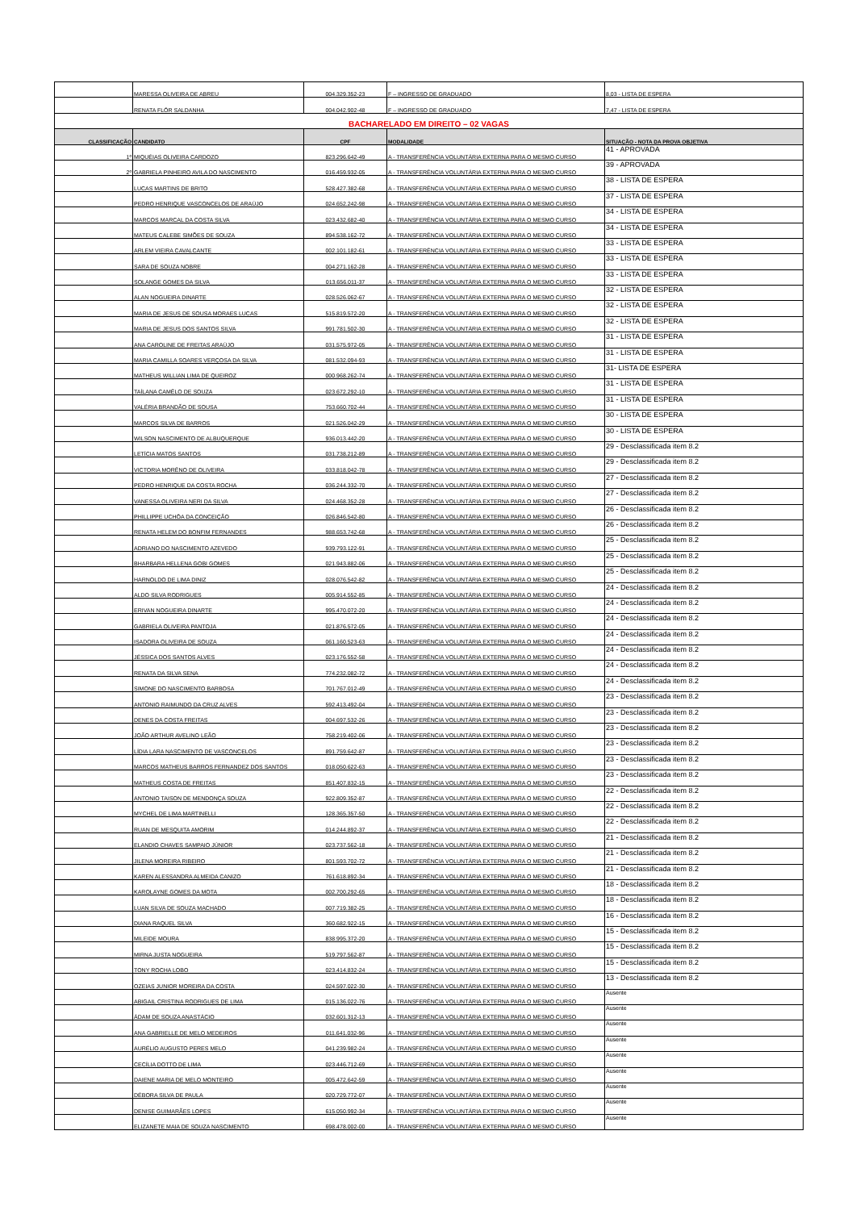| | MARESSA OLIVEIRA DE ABREU | 004.329.352-23 | F – INGRESSO DE GRADUADO | 8,03 - LISTA DE ESPERA |
| | RENATA FLÔR SALDANHA | 004.042.902-48 | F – INGRESSO DE GRADUADO | 7,47 - LISTA DE ESPERA |
| BACHARELADO EM DIREITO – 02 VAGAS | | | | |
| CLASSIFICAÇÃO | CANDIDATO | CPF | MODALIDADE | SITUAÇÃO - NOTA DA PROVA OBJETIVA |
| 1º | MIQUÉIAS OLIVEIRA CARDOZO | 823.296.642-49 | A - TRANSFERÊNCIA VOLUNTÁRIA EXTERNA PARA O MESMO CURSO | 41 - APROVADA |
| 2º | GABRIELA PINHEIRO AVILA DO NASCIMENTO | 016.459.932-05 | A - TRANSFERÊNCIA VOLUNTÁRIA EXTERNA PARA O MESMO CURSO | 39 - APROVADA |
| | LUCAS MARTINS DE BRITO | 528.427.382-68 | A - TRANSFERÊNCIA VOLUNTÁRIA EXTERNA PARA O MESMO CURSO | 38 - LISTA DE ESPERA |
| | PEDRO HENRIQUE VASCONCELOS DE ARAÚJO | 024.652.242-98 | A - TRANSFERÊNCIA VOLUNTÁRIA EXTERNA PARA O MESMO CURSO | 37 - LISTA DE ESPERA |
| | MARCOS MARCAL DA COSTA SILVA | 023.432.682-40 | A - TRANSFERÊNCIA VOLUNTÁRIA EXTERNA PARA O MESMO CURSO | 34 - LISTA DE ESPERA |
| | MATEUS CALEBE SIMÕES DE SOUZA | 894.538.162-72 | A - TRANSFERÊNCIA VOLUNTÁRIA EXTERNA PARA O MESMO CURSO | 34 - LISTA DE ESPERA |
| | ARLEM VIEIRA CAVALCANTE | 002.101.182-61 | A - TRANSFERÊNCIA VOLUNTÁRIA EXTERNA PARA O MESMO CURSO | 33 - LISTA DE ESPERA |
| | SARA DE SOUZA NOBRE | 004.271.162-28 | A - TRANSFERÊNCIA VOLUNTÁRIA EXTERNA PARA O MESMO CURSO | 33 - LISTA DE ESPERA |
| | SOLANGE GOMES DA SILVA | 013.656.011-37 | A - TRANSFERÊNCIA VOLUNTÁRIA EXTERNA PARA O MESMO CURSO | 33 - LISTA DE ESPERA |
| | ALAN NOGUEIRA DINARTE | 028.526.062-67 | A - TRANSFERÊNCIA VOLUNTÁRIA EXTERNA PARA O MESMO CURSO | 32 - LISTA DE ESPERA |
| | MARIA DE JESUS DE SOUSA MORAES LUCAS | 515.819.572-20 | A - TRANSFERÊNCIA VOLUNTÁRIA EXTERNA PARA O MESMO CURSO | 32 - LISTA DE ESPERA |
| | MARIA DE JESUS DOS SANTOS SILVA | 991.781.502-30 | A - TRANSFERÊNCIA VOLUNTÁRIA EXTERNA PARA O MESMO CURSO | 32 - LISTA DE ESPERA |
| | ANA CAROLINE DE FREITAS ARAÚJO | 031.575.972-05 | A - TRANSFERÊNCIA VOLUNTÁRIA EXTERNA PARA O MESMO CURSO | 31 - LISTA DE ESPERA |
| | MARIA CAMILLA SOARES VERÇOSA DA SILVA | 081.532.094-93 | A - TRANSFERÊNCIA VOLUNTÁRIA EXTERNA PARA O MESMO CURSO | 31 - LISTA DE ESPERA |
| | MATHEUS WILLIAN LIMA DE QUEIROZ | 000.968.262-74 | A - TRANSFERÊNCIA VOLUNTÁRIA EXTERNA PARA O MESMO CURSO | 31- LISTA DE ESPERA |
| | TAÍLANA CAMÊLO DE SOUZA | 023.672.292-10 | A - TRANSFERÊNCIA VOLUNTÁRIA EXTERNA PARA O MESMO CURSO | 31 - LISTA DE ESPERA |
| | VALÉRIA BRANDÃO DE SOUSA | 753.660.702-44 | A - TRANSFERÊNCIA VOLUNTÁRIA EXTERNA PARA O MESMO CURSO | 31 - LISTA DE ESPERA |
| | MARCOS SILVA DE BARROS | 021.526.042-29 | A - TRANSFERÊNCIA VOLUNTÁRIA EXTERNA PARA O MESMO CURSO | 30 - LISTA DE ESPERA |
| | WILSON NASCIMENTO DE ALBUQUERQUE | 936.013.442-20 | A - TRANSFERÊNCIA VOLUNTÁRIA EXTERNA PARA O MESMO CURSO | 30 - LISTA DE ESPERA |
| | LETÍCIA MATOS SANTOS | 031.738.212-89 | A - TRANSFERÊNCIA VOLUNTÁRIA EXTERNA PARA O MESMO CURSO | 29 - Desclassificada item 8.2 |
| | VICTORIA MORÊNO DE OLIVEIRA | 033.818.042-78 | A - TRANSFERÊNCIA VOLUNTÁRIA EXTERNA PARA O MESMO CURSO | 29 - Desclassificada item 8.2 |
| | PEDRO HENRIQUE DA COSTA ROCHA | 036.244.332-70 | A - TRANSFERÊNCIA VOLUNTÁRIA EXTERNA PARA O MESMO CURSO | 27 - Desclassificada item 8.2 |
| | VANESSA OLIVEIRA NERI DA SILVA | 024.468.352-28 | A - TRANSFERÊNCIA VOLUNTÁRIA EXTERNA PARA O MESMO CURSO | 27 - Desclassificada item 8.2 |
| | PHILLIPPE UCHÔA DA CONCEIÇÃO | 026.846.542-80 | A - TRANSFERÊNCIA VOLUNTÁRIA EXTERNA PARA O MESMO CURSO | 26 - Desclassificada item 8.2 |
| | RENATA HELEM DO BONFIM FERNANDES | 988.653.742-68 | A - TRANSFERÊNCIA VOLUNTÁRIA EXTERNA PARA O MESMO CURSO | 26 - Desclassificada item 8.2 |
| | ADRIANO DO NASCIMENTO AZEVEDO | 939.793.122-91 | A - TRANSFERÊNCIA VOLUNTÁRIA EXTERNA PARA O MESMO CURSO | 25 - Desclassificada item 8.2 |
| | BHARBARA HELLENA GOBI GOMES | 021.943.882-06 | A - TRANSFERÊNCIA VOLUNTÁRIA EXTERNA PARA O MESMO CURSO | 25 - Desclassificada item 8.2 |
| | HARNOLDO DE LIMA DINIZ | 028.076.542-82 | A - TRANSFERÊNCIA VOLUNTÁRIA EXTERNA PARA O MESMO CURSO | 25 - Desclassificada item 8.2 |
| | ALDO SILVA RODRIGUES | 005.914.552-85 | A - TRANSFERÊNCIA VOLUNTÁRIA EXTERNA PARA O MESMO CURSO | 24 - Desclassificada item 8.2 |
| | ERIVAN NOGUEIRA DINARTE | 995.470.072-20 | A - TRANSFERÊNCIA VOLUNTÁRIA EXTERNA PARA O MESMO CURSO | 24 - Desclassificada item 8.2 |
| | GABRIELA OLIVEIRA PANTOJA | 021.876.572-05 | A - TRANSFERÊNCIA VOLUNTÁRIA EXTERNA PARA O MESMO CURSO | 24 - Desclassificada item 8.2 |
| | ISADORA OLIVEIRA DE SOUZA | 061.160.523-63 | A - TRANSFERÊNCIA VOLUNTÁRIA EXTERNA PARA O MESMO CURSO | 24 - Desclassificada item 8.2 |
| | JÉSSICA DOS SANTOS ALVES | 023.176.552-58 | A - TRANSFERÊNCIA VOLUNTÁRIA EXTERNA PARA O MESMO CURSO | 24 - Desclassificada item 8.2 |
| | RENATA DA SILVA SENA | 774.232.082-72 | A - TRANSFERÊNCIA VOLUNTÁRIA EXTERNA PARA O MESMO CURSO | 24 - Desclassificada item 8.2 |
| | SIMONE DO NASCIMENTO BARBOSA | 701.767.012-49 | A - TRANSFERÊNCIA VOLUNTÁRIA EXTERNA PARA O MESMO CURSO | 24 - Desclassificada item 8.2 |
| | ANTONIO RAIMUNDO DA CRUZ ALVES | 592.413.492-04 | A - TRANSFERÊNCIA VOLUNTÁRIA EXTERNA PARA O MESMO CURSO | 23 - Desclassificada item 8.2 |
| | DENES DA COSTA FREITAS | 004.697.532-26 | A - TRANSFERÊNCIA VOLUNTÁRIA EXTERNA PARA O MESMO CURSO | 23 - Desclassificada item 8.2 |
| | JOÃO ARTHUR AVELINO LEÃO | 758.219.402-06 | A - TRANSFERÊNCIA VOLUNTÁRIA EXTERNA PARA O MESMO CURSO | 23 - Desclassificada item 8.2 |
| | LÍDIA LARA NASCIMENTO DE VASCONCELOS | 891.759.642-87 | A - TRANSFERÊNCIA VOLUNTÁRIA EXTERNA PARA O MESMO CURSO | 23 - Desclassificada item 8.2 |
| | MARCOS MATHEUS BARROS FERNANDEZ DOS SANTOS | 018.050.622-63 | A - TRANSFERÊNCIA VOLUNTÁRIA EXTERNA PARA O MESMO CURSO | 23 - Desclassificada item 8.2 |
| | MATHEUS COSTA DE FREITAS | 851.407.832-15 | A - TRANSFERÊNCIA VOLUNTÁRIA EXTERNA PARA O MESMO CURSO | 23 - Desclassificada item 8.2 |
| | ANTONIO TAISON DE MENDONÇA SOUZA | 922.809.352-87 | A - TRANSFERÊNCIA VOLUNTÁRIA EXTERNA PARA O MESMO CURSO | 22 - Desclassificada item 8.2 |
| | MYCHEL DE LIMA MARTINELLI | 128.365.357-50 | A - TRANSFERÊNCIA VOLUNTÁRIA EXTERNA PARA O MESMO CURSO | 22 - Desclassificada item 8.2 |
| | RUAN DE MESQUITA AMORIM | 014.244.892-37 | A - TRANSFERÊNCIA VOLUNTÁRIA EXTERNA PARA O MESMO CURSO | 22 - Desclassificada item 8.2 |
| | ELANDIO CHAVES SAMPAIO JÚNIOR | 023.737.562-18 | A - TRANSFERÊNCIA VOLUNTÁRIA EXTERNA PARA O MESMO CURSO | 21 - Desclassificada item 8.2 |
| | JILENA MOREIRA RIBEIRO | 801.593.702-72 | A - TRANSFERÊNCIA VOLUNTÁRIA EXTERNA PARA O MESMO CURSO | 21 - Desclassificada item 8.2 |
| | KAREN ALESSANDRA ALMEIDA CANIZO | 761.618.892-34 | A - TRANSFERÊNCIA VOLUNTÁRIA EXTERNA PARA O MESMO CURSO | 21 - Desclassificada item 8.2 |
| | KAROLAYNE GOMES DA MOTA | 002.700.292-65 | A - TRANSFERÊNCIA VOLUNTÁRIA EXTERNA PARA O MESMO CURSO | 18 - Desclassificada item 8.2 |
| | LUAN SILVA DE SOUZA MACHADO | 007.719.382-25 | A - TRANSFERÊNCIA VOLUNTÁRIA EXTERNA PARA O MESMO CURSO | 18 - Desclassificada item 8.2 |
| | DIANA RAQUEL SILVA | 360.682.922-15 | A - TRANSFERÊNCIA VOLUNTÁRIA EXTERNA PARA O MESMO CURSO | 16 - Desclassificada item 8.2 |
| | MILEIDE MOURA | 838.995.372-20 | A - TRANSFERÊNCIA VOLUNTÁRIA EXTERNA PARA O MESMO CURSO | 15 - Desclassificada item 8.2 |
| | MIRNA JUSTA NOGUEIRA | 519.797.562-87 | A - TRANSFERÊNCIA VOLUNTÁRIA EXTERNA PARA O MESMO CURSO | 15 - Desclassificada item 8.2 |
| | TONY ROCHA LOBO | 023.414.832-24 | A - TRANSFERÊNCIA VOLUNTÁRIA EXTERNA PARA O MESMO CURSO | 15 - Desclassificada item 8.2 |
| | OZEIAS JUNIOR MOREIRA DA COSTA | 024.597.022-30 | A - TRANSFERÊNCIA VOLUNTÁRIA EXTERNA PARA O MESMO CURSO | 13 - Desclassificada item 8.2 |
| | ABIGAIL CRISTINA RODRIGUES DE LIMA | 015.136.022-76 | A - TRANSFERÊNCIA VOLUNTÁRIA EXTERNA PARA O MESMO CURSO | Ausente |
| | ÁDAM DE SOUZA ANASTÁCIO | 032.601.312-13 | A - TRANSFERÊNCIA VOLUNTÁRIA EXTERNA PARA O MESMO CURSO | Ausente |
| | ANA GABRIELLE DE MELO MEDEIROS | 011.641.032-96 | A - TRANSFERÊNCIA VOLUNTÁRIA EXTERNA PARA O MESMO CURSO | Ausente |
| | AURÉLIO AUGUSTO PERES MELO | 041.239.982-24 | A - TRANSFERÊNCIA VOLUNTÁRIA EXTERNA PARA O MESMO CURSO | Ausente |
| | CECÍLIA DOTTO DE LIMA | 023.446.712-69 | A - TRANSFERÊNCIA VOLUNTÁRIA EXTERNA PARA O MESMO CURSO | Ausente |
| | DAIENE MARIA DE MELO MONTEIRO | 005.472.642-59 | A - TRANSFERÊNCIA VOLUNTÁRIA EXTERNA PARA O MESMO CURSO | Ausente |
| | DÉBORA SILVA DE PAULA | 020.729.772-07 | A - TRANSFERÊNCIA VOLUNTÁRIA EXTERNA PARA O MESMO CURSO | Ausente |
| | DENISE GUIMARÃES LOPES | 615.050.992-34 | A - TRANSFERÊNCIA VOLUNTÁRIA EXTERNA PARA O MESMO CURSO | Ausente |
| | ELIZANETE MAIA DE SOUZA NASCIMENTO | 698.478.002-00 | A - TRANSFERÊNCIA VOLUNTÁRIA EXTERNA PARA O MESMO CURSO | Ausente |